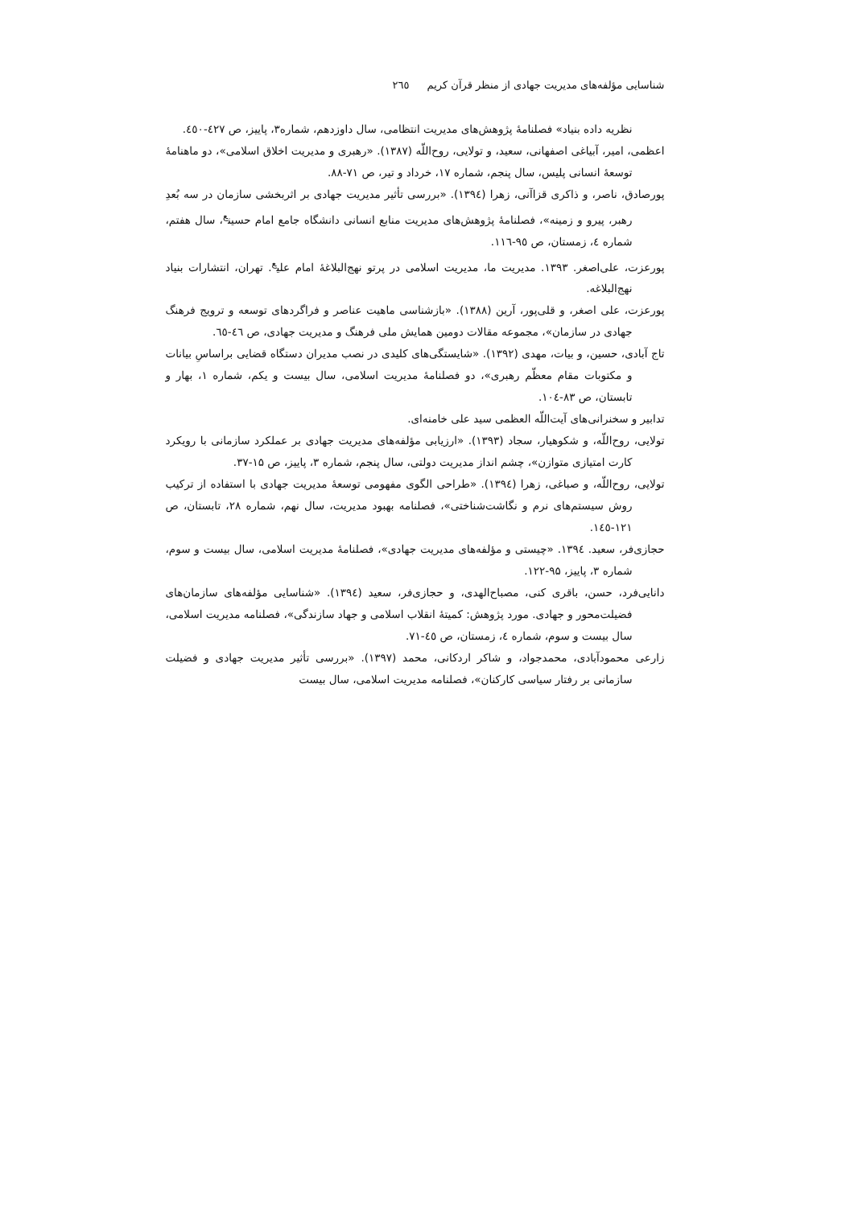شناسایی مؤلفه‌های مدیریت جهادی از منظر قرآن کریم ٢٦٥
نظریه داده بنیاد» فصلنامهٔ پژوهش‌های مدیریت انتظامی، سال داوزدهم، شماره۳، پاییز، ص ٤٢٧-٤٥٠.
اعظمی، امیر، آبیاغی اصفهانی، سعید، و تولایی، روح‌اللّه (۱۳۸۷). «رهبری و مدیریت اخلاق اسلامی»، دو ماهنامهٔ توسعهٔ انسانی پلیس، سال پنجم، شماره ۱۷، خرداد و تیر، ص ۷۱-۸۸.
پورصادق، ناصر، و ذاکری قزاآنی، زهرا (١٣٩٤). «بررسی تأثیر مدیریت جهادی بر اثربخشی سازمان در سه بُعدِ رهبر، پیرو و زمینه»، فصلنامهٔ پژوهش‌های مدیریت منابع انسانی دانشگاه جامع امام حسین<sup>ع</sup>، سال هفتم، شماره ٤، زمستان، ص ٩٥-١١٦.
پورعزت، علی‌اصغر. ۱۳۹۳. مدیریت ما، مدیریت اسلامی در پرتو نهج‌البلاغهٔ امام علی<sup>ع</sup>. تهران، انتشارات بنیاد نهج‌البلاغه.
پورعزت، علی اصغر، و قلی‌پور، آرین (۱۳۸۸). «بازشناسی ماهیت عناصر و فراگردهای توسعه و ترویج فرهنگ جهادی در سازمان»، مجموعه مقالات دومین همایش ملی فرهنگ و مدیریت جهادی، ص ٤٦-٦٥.
تاج آبادی، حسین، و بیات، مهدی (۱۳۹۲). «شایستگی‌های کلیدی در نصب مدیران دستگاه قضایی براساسِ بیانات و مکتوبات مقام معظّم رهبری»، دو فصلنامهٔ مدیریت اسلامی، سال بیست و یکم، شماره ۱، بهار و تابستان، ص ۸۳-١٠٤.
تدابیر و سخنرانی‌های آیت‌اللّه العظمی سید علی خامنه‌ای.
تولایی، روح‌اللّه، و شکوهیار، سجاد (۱۳۹۳). «ارزیابی مؤلفه‌های مدیریت جهادی بر عملکرد سازمانی با رویکرد کارت امتیازی متوازن»، چشم انداز مدیریت دولتی، سال پنجم، شماره ۳، پاییز، ص ۱۵-۳۷.
تولایی، روح‌اللّه، و صباغی، زهرا (١٣٩٤). «طراحی الگوی مفهومی توسعهٔ مدیریت جهادی با استفاده از ترکیب روش سیستم‌های نرم و نگاشت‌شناختی»، فصلنامه بهبود مدیریت، سال نهم، شماره ۲۸، تابستان، ص ۱۲۱-١٤٥.
حجازی‌فر، سعید. ١٣٩٤. «چیستی و مؤلفه‌های مدیریت جهادی»، فصلنامهٔ مدیریت اسلامی، سال بیست و سوم، شماره ۳، پاییز، ۹۵-۱۲۲.
دانایی‌فرد، حسن، باقری کنی، مصباح‌الهدی، و حجازی‌فر، سعید (١٣٩٤). «شناسایی مؤلفه‌های سازمان‌های فضیلت‌محور و جهادی. مورد پژوهش: کمیتهٔ انقلاب اسلامی و جهاد سازندگی»، فصلنامه مدیریت اسلامی، سال بیست و سوم، شماره ٤، زمستان، ص ٤٥-٧١.
زارعی محمودآبادی، محمدجواد، و شاکر اردکانی، محمد (۱۳۹۷). «بررسی تأثیر مدیریت جهادی و فضیلت سازمانی بر رفتار سیاسی کارکنان»، فصلنامه مدیریت اسلامی، سال بیست